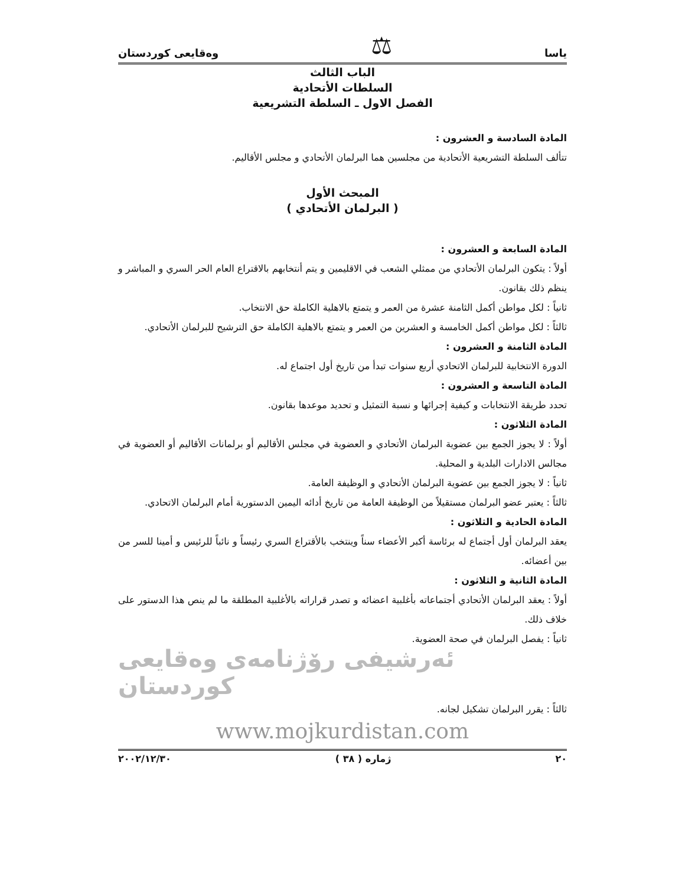ياسا ⚖ وەقایعی کوردستان
الباب الثالث
السلطات الأتحادية
الفصل الاول ـ السلطة التشريعية
المادة السادسة و العشرون :
تتألف السلطة التشريعية الأتحادية من مجلسين هما البرلمان الأتحادي و مجلس الأقاليم.
المبحث الأول
( البرلمان الأتحادي )
المادة السابعة و العشرون :
أولاً : يتكون البرلمان الأتحادي من ممثلي الشعب في الاقليمين و يتم أنتخابهم بالاقتراع العام الحر السري و المباشر و ينظم ذلك بقانون.
ثانياً : لكل مواطن أكمل الثامنة عشرة من العمر و يتمتع بالاهلية الكاملة حق الانتخاب.
ثالثاً : لكل مواطن أكمل الخامسة و العشرين من العمر و يتمتع بالاهلية الكاملة حق الترشيح للبرلمان الأتحادي.
المادة الثامنة و العشرون :
الدورة الانتخابية للبرلمان الاتحادي أربع سنوات تبدأ من تاريخ أول اجتماع له.
المادة التاسعة و العشرون :
تحدد طريقة الانتخابات و كيفية إجرائها و نسبة التمثيل و تحديد موعدها بقانون.
المادة الثلاثون :
أولاً : لا يجوز الجمع بين عضوية البرلمان الأتحادي و العضوية في مجلس الأقاليم أو برلمانات الأقاليم أو العضوية في مجالس الادارات البلدية و المحلية.
ثانياً : لا يجوز الجمع بين عضوية البرلمان الأتحادي و الوظيفة العامة.
ثالثاً : يعتبر عضو البرلمان مستقيلاً من الوظيفة العامة من تاريخ أدائه اليمين الدستورية أمام البرلمان الاتحادي.
المادة الحادية و الثلاثون :
يعقد البرلمان أول أجتماع له برئاسة أكبر الأعضاء سناً وينتخب بالأقتراع السري رئيساً و نائباً للرئيس و أمينا للسر من بين أعضائه.
المادة الثانية و الثلاثون :
أولاً : يعقد البرلمان الأتحادي أجتماعاته بأغلبية اعضائه و تصدر قراراته بالأغلبية المطلقة ما لم ينص هذا الدستور على خلاف ذلك.
ثانياً : يفصل البرلمان في صحة العضوية.
ئەرشیفی رۆژنامەی وەقایعی کوردستان
ثالثاً : يقرر البرلمان تشكيل لجانه.
www.mojkurdistan.com
٢٠ ژماره ( ٣٨ ) ٢٠٠٢/١٢/٣٠